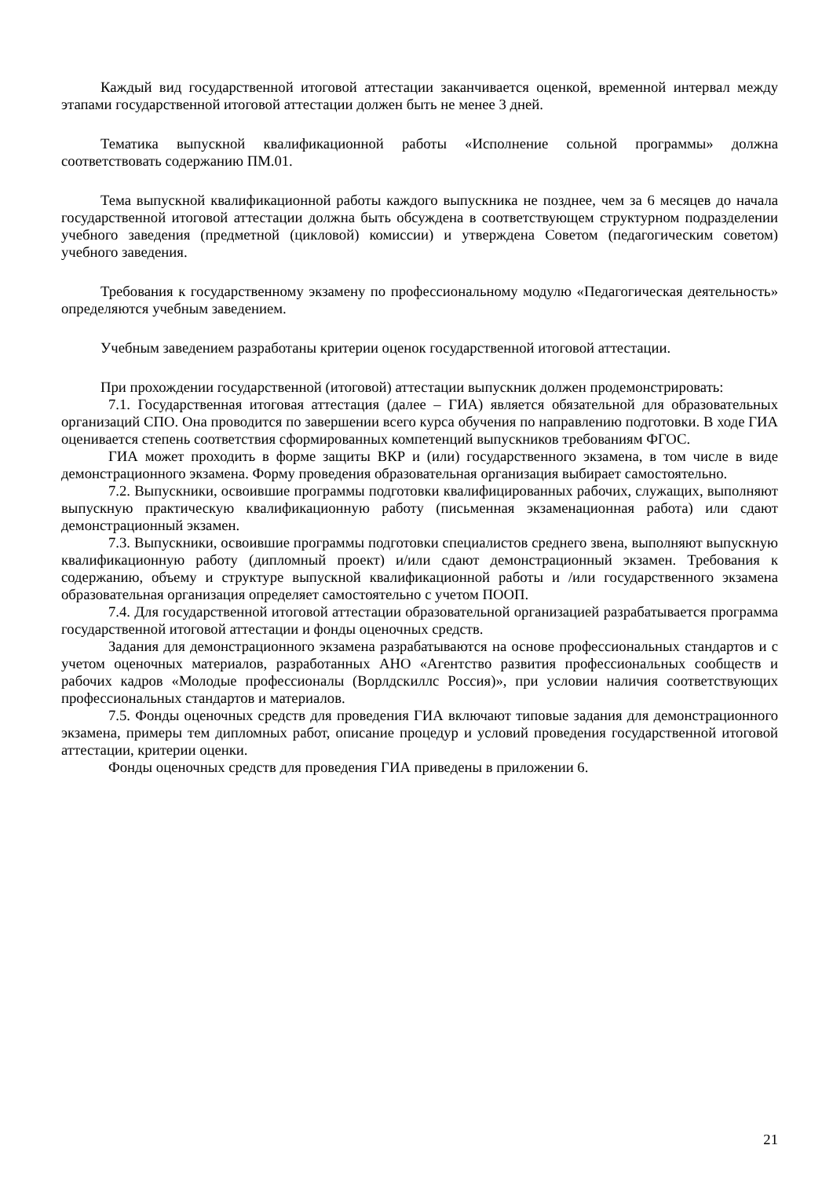Каждый вид государственной итоговой аттестации заканчивается оценкой, временной интервал между этапами государственной итоговой аттестации должен быть не менее 3 дней.
Тематика выпускной квалификационной работы «Исполнение сольной программы» должна соответствовать содержанию ПМ.01.
Тема выпускной квалификационной работы каждого выпускника не позднее, чем за 6 месяцев до начала государственной итоговой аттестации должна быть обсуждена в соответствующем структурном подразделении учебного заведения (предметной (цикловой) комиссии) и утверждена Советом (педагогическим советом) учебного заведения.
Требования к государственному экзамену по профессиональному модулю «Педагогическая деятельность» определяются учебным заведением.
Учебным заведением разработаны критерии оценок государственной итоговой аттестации.
При прохождении государственной (итоговой) аттестации выпускник должен продемонстрировать:
7.1. Государственная итоговая аттестация (далее – ГИА) является обязательной для образовательных организаций СПО. Она проводится по завершении всего курса обучения по направлению подготовки. В ходе ГИА оценивается степень соответствия сформированных компетенций выпускников требованиям ФГОС.
ГИА может проходить в форме защиты ВКР и (или) государственного экзамена, в том числе в виде демонстрационного экзамена. Форму проведения образовательная организация выбирает самостоятельно.
7.2. Выпускники, освоившие программы подготовки квалифицированных рабочих, служащих, выполняют выпускную практическую квалификационную работу (письменная экзаменационная работа) или сдают демонстрационный экзамен.
7.3. Выпускники, освоившие программы подготовки специалистов среднего звена, выполняют выпускную квалификационную работу (дипломный проект) и/или сдают демонстрационный экзамен. Требования к содержанию, объему и структуре выпускной квалификационной работы и /или государственного экзамена образовательная организация определяет самостоятельно с учетом ПООП.
7.4. Для государственной итоговой аттестации образовательной организацией разрабатывается программа государственной итоговой аттестации и фонды оценочных средств.
Задания для демонстрационного экзамена разрабатываются на основе профессиональных стандартов и с учетом оценочных материалов, разработанных АНО «Агентство развития профессиональных сообществ и рабочих кадров «Молодые профессионалы (Ворлдскиллс Россия)», при условии наличия соответствующих профессиональных стандартов и материалов.
7.5. Фонды оценочных средств для проведения ГИА включают типовые задания для демонстрационного экзамена, примеры тем дипломных работ, описание процедур и условий проведения государственной итоговой аттестации, критерии оценки.
Фонды оценочных средств для проведения ГИА приведены в приложении 6.
21